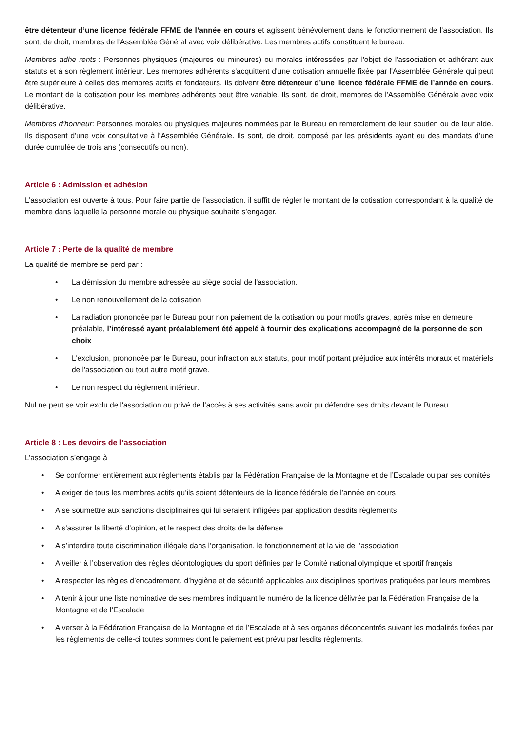être détenteur d’une licence fédérale FFME de l’année en cours et agissent bénévolement dans le fonctionnement de l’association. Ils sont, de droit, membres de l'Assemblée Général avec voix délibérative. Les membres actifs constituent le bureau.
Membres adhe rents : Personnes physiques (majeures ou mineures) ou morales intéressées par l'objet de l'association et adhérant aux statuts et à son règlement intérieur. Les membres adhérents s'acquittent d'une cotisation annuelle fixée par l'Assemblée Générale qui peut être supérieure à celles des membres actifs et fondateurs. Ils doivent être détenteur d’une licence fédérale FFME de l’année en cours. Le montant de la cotisation pour les membres adhérents peut être variable. Ils sont, de droit, membres de l'Assemblée Générale avec voix délibérative.
Membres d'honneur: Personnes morales ou physiques majeures nommées par le Bureau en remerciement de leur soutien ou de leur aide. Ils disposent d'une voix consultative à l'Assemblée Générale. Ils sont, de droit, composé par les présidents ayant eu des mandats d’une durée cumulée de trois ans (consécutifs ou non).
Article 6 : Admission et adhésion
L’association est ouverte à tous. Pour faire partie de l’association, il suffit de régler le montant de la cotisation correspondant à la qualité de membre dans laquelle la personne morale ou physique souhaite s’engager.
Article 7 : Perte de la qualité de membre
La qualité de membre se perd par :
• La démission du membre adressée au siège social de l'association.
• Le non renouvellement de la cotisation
• La radiation prononcée par le Bureau pour non paiement de la cotisation ou pour motifs graves, après mise en demeure préalable, l’intéressé ayant préalablement été appelé à fournir des explications accompagné de la personne de son choix
• L'exclusion, prononcée par le Bureau, pour infraction aux statuts, pour motif portant préjudice aux intérêts moraux et matériels de l'association ou tout autre motif grave.
• Le non respect du règlement intérieur.
Nul ne peut se voir exclu de l'association ou privé de l’accès à ses activités sans avoir pu défendre ses droits devant le Bureau.
Article 8 : Les devoirs de l’association
L’association s’engage à
• Se conformer entièrement aux règlements établis par la Fédération Française de la Montagne et de l’Escalade ou par ses comités
• A exiger de tous les membres actifs qu’ils soient détenteurs de la licence fédérale de l’année en cours
• A se soumettre aux sanctions disciplinaires qui lui seraient infligées par application desdits règlements
• A s'assurer la liberté d’opinion, et le respect des droits de la défense
• A s’interdire toute discrimination illégale dans l’organisation, le fonctionnement et la vie de l’association
• A veiller à l’observation des règles déontologiques du sport définies par le Comité national olympique et sportif français
• A respecter les règles d’encadrement, d’hygiène et de sécurité applicables aux disciplines sportives pratiquées par leurs membres
• A tenir à jour une liste nominative de ses membres indiquant le numéro de la licence délivrée par la Fédération Française de la Montagne et de l’Escalade
• A verser à la Fédération Française de la Montagne et de l’Escalade et à ses organes déconcentrés suivant les modalités fixées par les règlements de celle-ci toutes sommes dont le paiement est prévu par lesdits règlements.